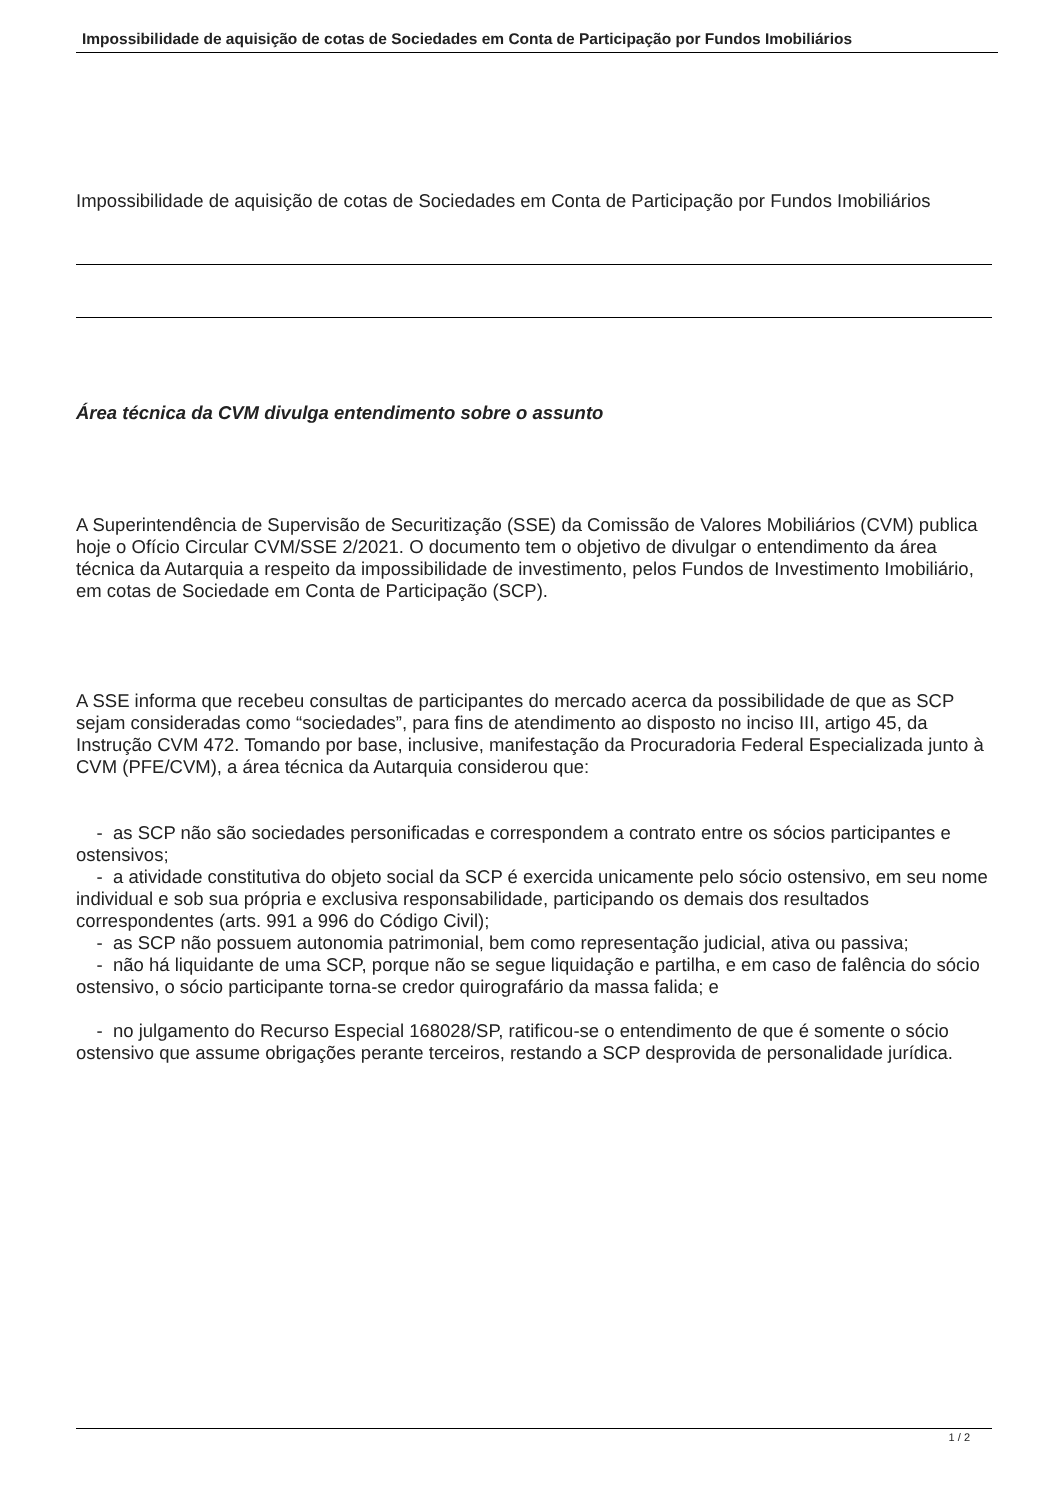Impossibilidade de aquisição de cotas de Sociedades em Conta de Participação por Fundos Imobiliários
Impossibilidade de aquisição de cotas de Sociedades em Conta de Participação por Fundos Imobiliários
Área técnica da CVM divulga entendimento sobre o assunto
A Superintendência de Supervisão de Securitização (SSE) da Comissão de Valores Mobiliários (CVM) publica hoje o Ofício Circular CVM/SSE 2/2021. O documento tem o objetivo de divulgar o entendimento da área técnica da Autarquia a respeito da impossibilidade de investimento, pelos Fundos de Investimento Imobiliário, em cotas de Sociedade em Conta de Participação (SCP).
A SSE informa que recebeu consultas de participantes do mercado acerca da possibilidade de que as SCP sejam consideradas como “sociedades”, para fins de atendimento ao disposto no inciso III, artigo 45, da Instrução CVM 472. Tomando por base, inclusive, manifestação da Procuradoria Federal Especializada junto à CVM (PFE/CVM), a área técnica da Autarquia considerou que:
- as SCP não são sociedades personificadas e correspondem a contrato entre os sócios participantes e ostensivos;
- a atividade constitutiva do objeto social da SCP é exercida unicamente pelo sócio ostensivo, em seu nome individual e sob sua própria e exclusiva responsabilidade, participando os demais dos resultados correspondentes (arts. 991 a 996 do Código Civil);
- as SCP não possuem autonomia patrimonial, bem como representação judicial, ativa ou passiva;
- não há liquidante de uma SCP, porque não se segue liquidação e partilha, e em caso de falência do sócio ostensivo, o sócio participante torna-se credor quirografário da massa falida; e
- no julgamento do Recurso Especial 168028/SP, ratificou-se o entendimento de que é somente o sócio ostensivo que assume obrigações perante terceiros, restando a SCP desprovida de personalidade jurídica.
1 / 2